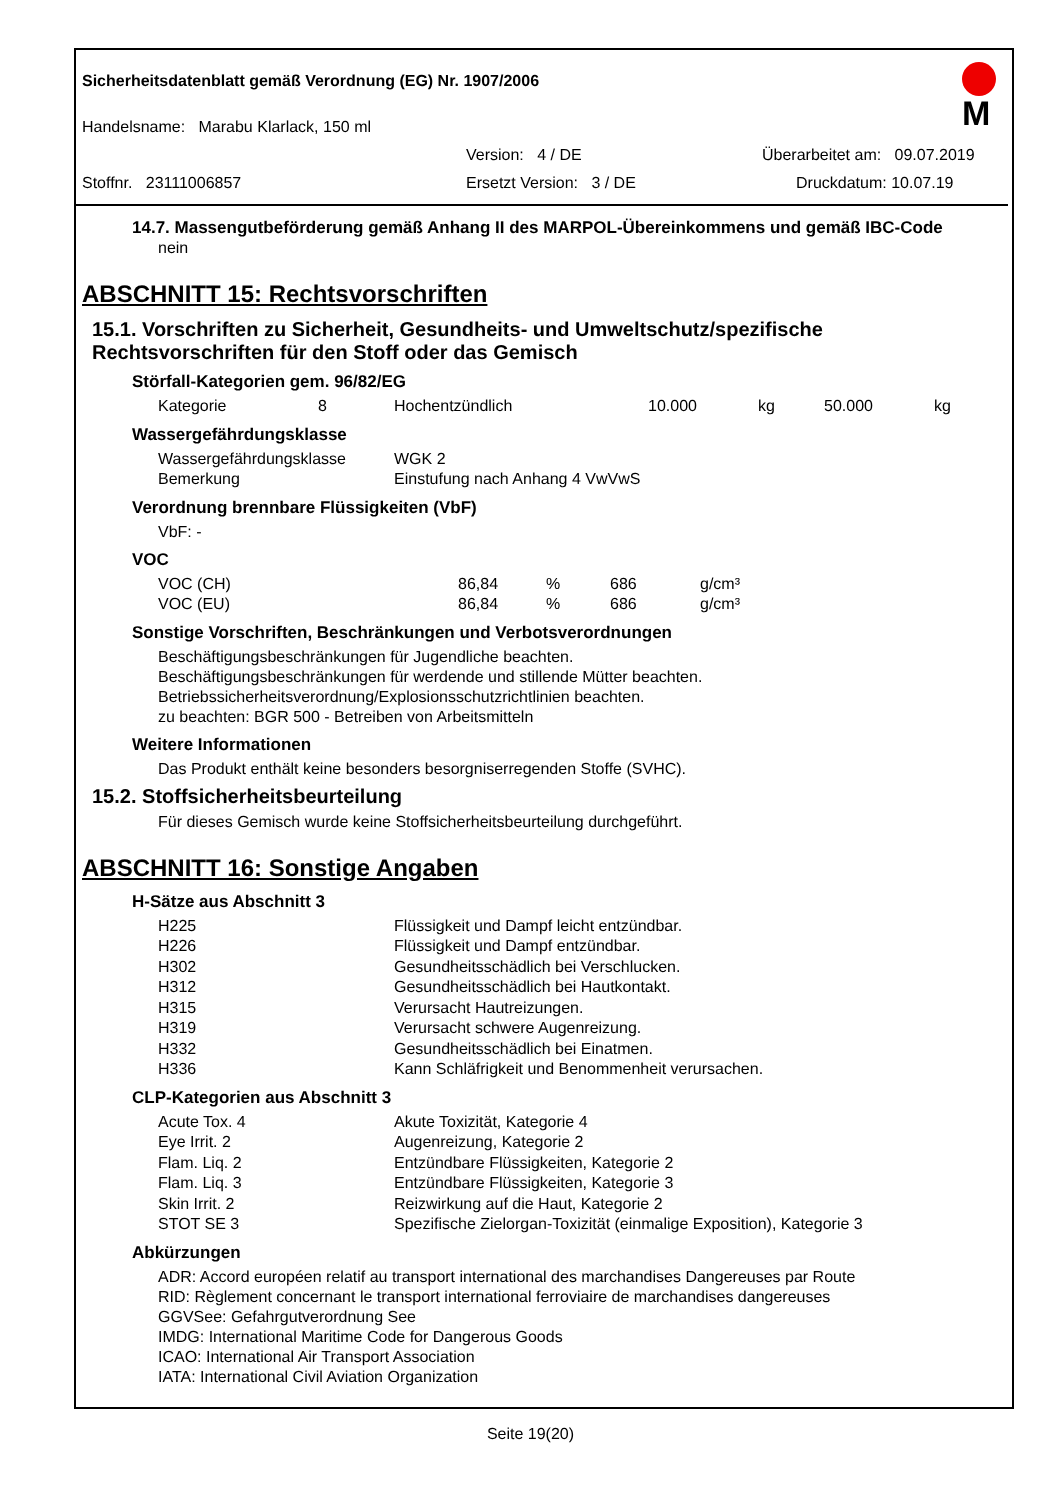Sicherheitsdatenblatt gemäß Verordnung (EG) Nr. 1907/2006
M
Handelsname: Marabu Klarlack, 150 ml
Version: 4 / DE Überarbeitet am: 09.07.2019
Stoffnr. 23111006857 Ersetzt Version: 3 / DE Druckdatum: 10.07.19
14.7. Massengutbeförderung gemäß Anhang II des MARPOL-Übereinkommens und gemäß IBC-Code
nein
ABSCHNITT 15: Rechtsvorschriften
15.1. Vorschriften zu Sicherheit, Gesundheits- und Umweltschutz/spezifische Rechtsvorschriften für den Stoff oder das Gemisch
Störfall-Kategorien gem. 96/82/EG
| Kategorie | 8 | Hochentzündlich | 10.000 | kg | 50.000 | kg |
Wassergefährdungsklasse
| Wassergefährdungsklasse | WGK 2 |
| Bemerkung | Einstufung nach Anhang 4 VwVwS |
Verordnung brennbare Flüssigkeiten (VbF)
VbF: -
VOC
| VOC (CH) | 86,84 | % | 686 | g/cm³ |
| VOC (EU) | 86,84 | % | 686 | g/cm³ |
Sonstige Vorschriften, Beschränkungen und Verbotsverordnungen
Beschäftigungsbeschränkungen für Jugendliche beachten.
Beschäftigungsbeschränkungen für werdende und stillende Mütter beachten.
Betriebssicherheitsverordnung/Explosionsschutzrichtlinien beachten.
zu beachten: BGR 500 - Betreiben von Arbeitsmitteln
Weitere Informationen
Das Produkt enthält keine besonders besorgniserregenden Stoffe (SVHC).
15.2. Stoffsicherheitsbeurteilung
Für dieses Gemisch wurde keine Stoffsicherheitsbeurteilung durchgeführt.
ABSCHNITT 16: Sonstige Angaben
H-Sätze aus Abschnitt 3
| H225 | Flüssigkeit und Dampf leicht entzündbar. |
| H226 | Flüssigkeit und Dampf entzündbar. |
| H302 | Gesundheitsschädlich bei Verschlucken. |
| H312 | Gesundheitsschädlich bei Hautkontakt. |
| H315 | Verursacht Hautreizungen. |
| H319 | Verursacht schwere Augenreizung. |
| H332 | Gesundheitsschädlich bei Einatmen. |
| H336 | Kann Schläfrigkeit und Benommenheit verursachen. |
CLP-Kategorien aus Abschnitt 3
| Acute Tox. 4 | Akute Toxizität, Kategorie 4 |
| Eye Irrit. 2 | Augenreizung, Kategorie 2 |
| Flam. Liq. 2 | Entzündbare Flüssigkeiten, Kategorie 2 |
| Flam. Liq. 3 | Entzündbare Flüssigkeiten, Kategorie 3 |
| Skin Irrit. 2 | Reizwirkung auf die Haut, Kategorie 2 |
| STOT SE 3 | Spezifische Zielorgan-Toxizität (einmalige Exposition), Kategorie 3 |
Abkürzungen
ADR: Accord européen relatif au transport international des marchandises Dangereuses par Route
RID: Règlement concernant le transport international ferroviaire de marchandises dangereuses
GGVSee: Gefahrgutverordnung See
IMDG: International Maritime Code for Dangerous Goods
ICAO: International Air Transport Association
IATA: International Civil Aviation Organization
Seite 19(20)